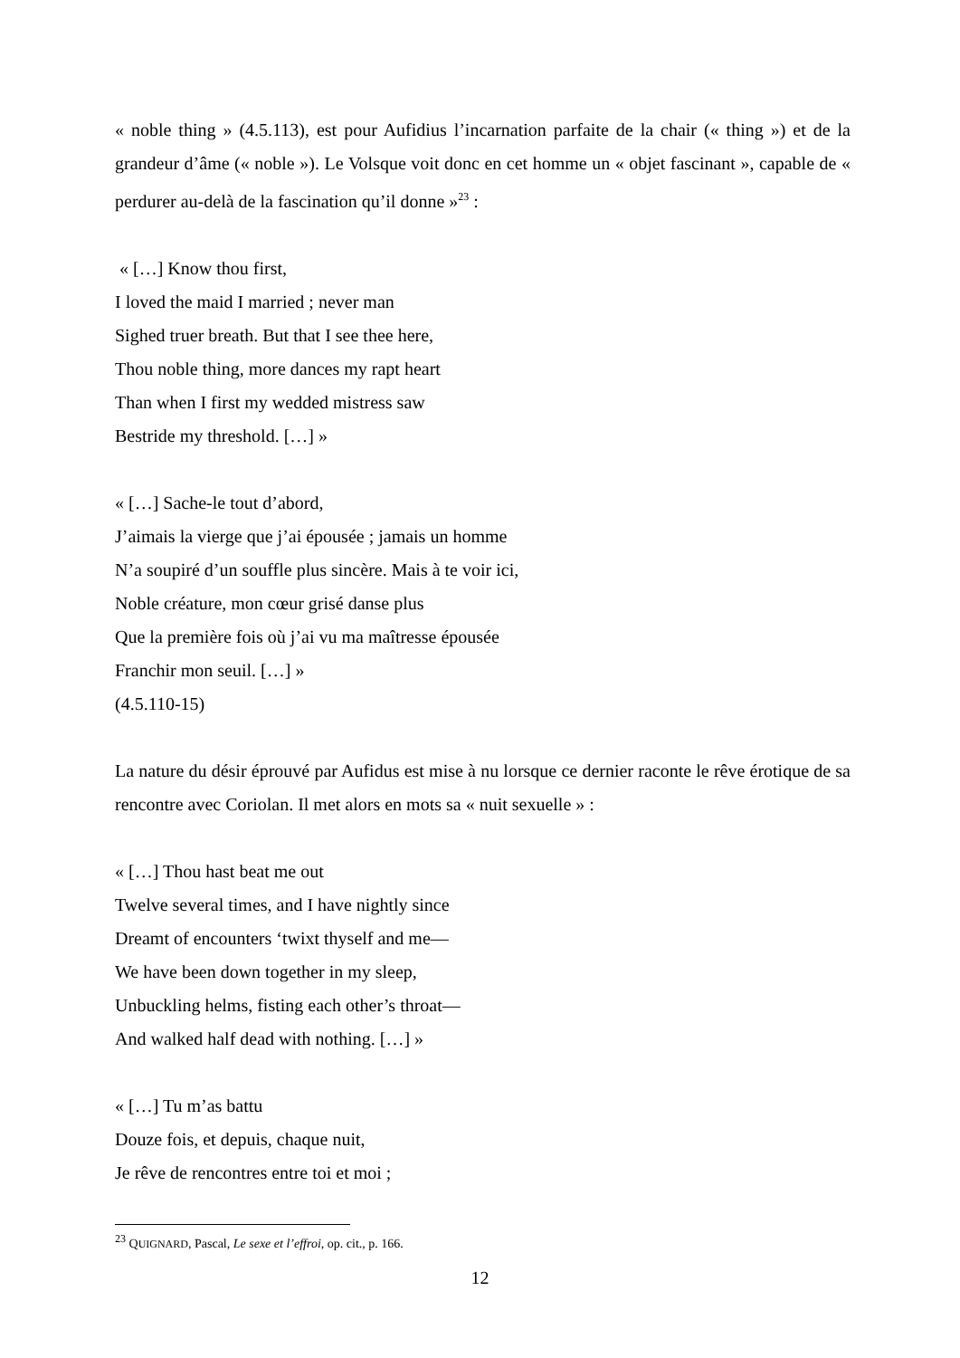« noble thing » (4.5.113), est pour Aufidius l’incarnation parfaite de la chair (« thing ») et de la grandeur d’âme (« noble »). Le Volsque voit donc en cet homme un « objet fascinant », capable de « perdurer au-delà de la fascination qu’il donne »<sup>23</sup> :
« […] Know thou first,
I loved the maid I married ; never man
Sighed truer breath. But that I see thee here,
Thou noble thing, more dances my rapt heart
Than when I first my wedded mistress saw
Bestride my threshold. […] »
« […] Sache-le tout d’abord,
J’aimais la vierge que j’ai épousée ; jamais un homme
N’a soupiré d’un souffle plus sincère. Mais à te voir ici,
Noble créature, mon cœur grisé danse plus
Que la première fois où j’ai vu ma maîtresse épousée
Franchir mon seuil. […] »
(4.5.110-15)
La nature du désir éprouvé par Aufidus est mise à nu lorsque ce dernier raconte le rêve érotique de sa rencontre avec Coriolan. Il met alors en mots sa « nuit sexuelle » :
« […] Thou hast beat me out
Twelve several times, and I have nightly since
Dreamt of encounters ‘twixt thyself and me—
We have been down together in my sleep,
Unbuckling helms, fisting each other’s throat—
And walked half dead with nothing. […] »
« […] Tu m’as battu
Douze fois, et depuis, chaque nuit,
Je rêve de rencontres entre toi et moi ;
<sup>23</sup> QUIGNARD, Pascal, Le sexe et l’effroi, op. cit., p. 166.
12